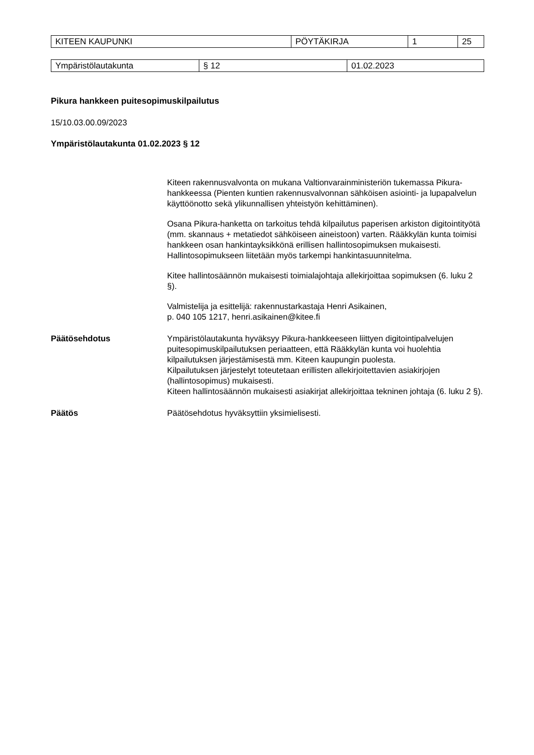| KITEEN KAUPUNKI | PÖYTÄKIRJA | 1 | 25 |
| Ympäristölautakunta | § 12 | 01.02.2023 |
Pikura hankkeen puitesopimuskilpailutus
15/10.03.00.09/2023
Ympäristölautakunta 01.02.2023 § 12
Kiteen rakennusvalvonta on mukana Valtionvarainministeriön tukemassa Pikura-hankkeessa (Pienten kuntien rakennusvalvonnan sähköisen asiointi- ja lupapalvelun käyttöönotto sekä ylikunnallisen yhteistyön kehittäminen).
Osana Pikura-hanketta on tarkoitus tehdä kilpailutus paperisen arkiston digitointityötä (mm. skannaus + metatiedot sähköiseen aineistoon) varten. Rääkkylän kunta toimisi hankkeen osan hankintayksikkönä erillisen hallintosopimuksen mukaisesti. Hallintosopimukseen liitetään myös tarkempi hankintasuunnitelma.
Kitee hallintosäännön mukaisesti toimialajohtaja allekirjoittaa sopimuksen (6. luku 2 §).
Valmistelija ja esittelijä: rakennustarkastaja Henri Asikainen,
p. 040 105 1217, henri.asikainen@kitee.fi
Päätösehdotus Ympäristölautakunta hyväksyy Pikura-hankkeeseen liittyen digitointipalvelujen puitesopimuskilpailutuksen periaatteen, että Rääkkylän kunta voi huolehtia kilpailutuksen järjestämisestä mm. Kiteen kaupungin puolesta.
Kilpailutuksen järjestelyt toteutetaan erillisten allekirjoitettavien asiakirjojen (hallintosopimus) mukaisesti.
Kiteen hallintosäännön mukaisesti asiakirjat allekirjoittaa tekninen johtaja (6. luku 2 §).
Päätös Päätösehdotus hyväksyttiin yksimielisesti.